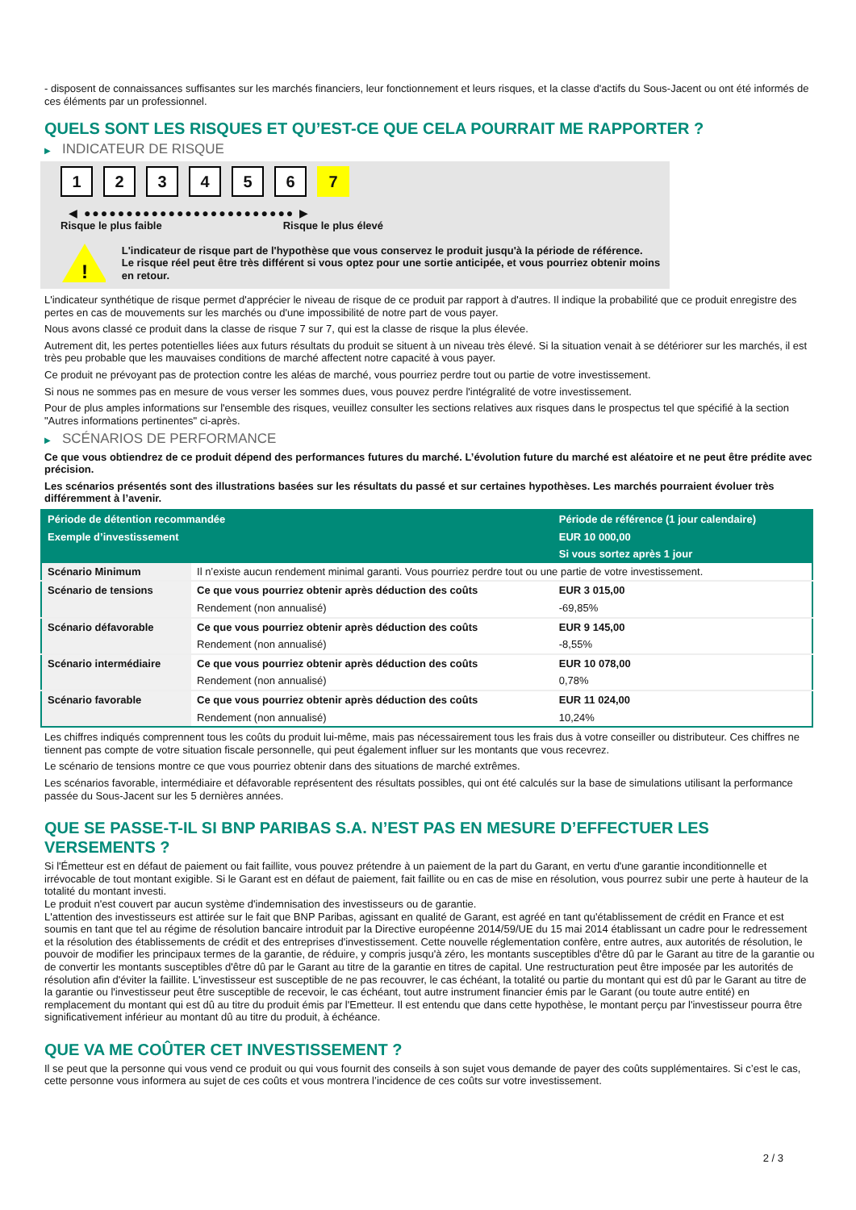- disposent de connaissances suffisantes sur les marchés financiers, leur fonctionnement et leurs risques, et la classe d'actifs du Sous-Jacent ou ont été informés de ces éléments par un professionnel.
QUELS SONT LES RISQUES ET QU’EST-CE QUE CELA POURRAIT ME RAPPORTER ?
▶ INDICATEUR DE RISQUE
1 2 3 4 5 6 7
◀ ●●●●●●●●●●●●●●●●●●●●●●●●● ▶
Risque le plus faible Risque le plus élevé
!
L'indicateur de risque part de l'hypothèse que vous conservez le produit jusqu'à la période de référence.
Le risque réel peut être très différent si vous optez pour une sortie anticipée, et vous pourriez obtenir moins en retour.
L'indicateur synthétique de risque permet d'apprécier le niveau de risque de ce produit par rapport à d'autres. Il indique la probabilité que ce produit enregistre des pertes en cas de mouvements sur les marchés ou d'une impossibilité de notre part de vous payer.
Nous avons classé ce produit dans la classe de risque 7 sur 7, qui est la classe de risque la plus élevée.
Autrement dit, les pertes potentielles liées aux futurs résultats du produit se situent à un niveau très élevé. Si la situation venait à se détériorer sur les marchés, il est très peu probable que les mauvaises conditions de marché affectent notre capacité à vous payer.
Ce produit ne prévoyant pas de protection contre les aléas de marché, vous pourriez perdre tout ou partie de votre investissement.
Si nous ne sommes pas en mesure de vous verser les sommes dues, vous pouvez perdre l'intégralité de votre investissement.
Pour de plus amples informations sur l'ensemble des risques, veuillez consulter les sections relatives aux risques dans le prospectus tel que spécifié à la section "Autres informations pertinentes" ci-après.
▶ SCÉNARIOS DE PERFORMANCE
Ce que vous obtiendrez de ce produit dépend des performances futures du marché. L’évolution future du marché est aléatoire et ne peut être prédite avec précision.
Les scénarios présentés sont des illustrations basées sur les résultats du passé et sur certaines hypothèses. Les marchés pourraient évoluer très différemment à l’avenir.
| Période de détention recommandée | | Période de référence (1 jour calendaire) |
| --- | --- | --- |
| Exemple d’investissement | | EUR 10 000,00 |
| | | Si vous sortez après 1 jour |
| Scénario Minimum | Il n’existe aucun rendement minimal garanti. Vous pourriez perdre tout ou une partie de votre investissement. | |
| Scénario de tensions | Ce que vous pourriez obtenir après déduction des coûts | EUR 3 015,00 |
| | Rendement (non annualisé) | -69,85% |
| Scénario défavorable | Ce que vous pourriez obtenir après déduction des coûts | EUR 9 145,00 |
| | Rendement (non annualisé) | -8,55% |
| Scénario intermédiaire | Ce que vous pourriez obtenir après déduction des coûts | EUR 10 078,00 |
| | Rendement (non annualisé) | 0,78% |
| Scénario favorable | Ce que vous pourriez obtenir après déduction des coûts | EUR 11 024,00 |
| | Rendement (non annualisé) | 10,24% |
Les chiffres indiqués comprennent tous les coûts du produit lui-même, mais pas nécessairement tous les frais dus à votre conseiller ou distributeur. Ces chiffres ne tiennent pas compte de votre situation fiscale personnelle, qui peut également influer sur les montants que vous recevrez.
Le scénario de tensions montre ce que vous pourriez obtenir dans des situations de marché extrêmes.
Les scénarios favorable, intermédiaire et défavorable représentent des résultats possibles, qui ont été calculés sur la base de simulations utilisant la performance passée du Sous-Jacent sur les 5 dernières années.
QUE SE PASSE-T-IL SI BNP PARIBAS S.A. N’EST PAS EN MESURE D’EFFECTUER LES VERSEMENTS ?
Si l'Émetteur est en défaut de paiement ou fait faillite, vous pouvez prétendre à un paiement de la part du Garant, en vertu d'une garantie inconditionnelle et irrévocable de tout montant exigible. Si le Garant est en défaut de paiement, fait faillite ou en cas de mise en résolution, vous pourrez subir une perte à hauteur de la totalité du montant investi.
Le produit n'est couvert par aucun système d'indemnisation des investisseurs ou de garantie.
L'attention des investisseurs est attirée sur le fait que BNP Paribas, agissant en qualité de Garant, est agréé en tant qu'établissement de crédit en France et est soumis en tant que tel au régime de résolution bancaire introduit par la Directive européenne 2014/59/UE du 15 mai 2014 établissant un cadre pour le redressement et la résolution des établissements de crédit et des entreprises d'investissement. Cette nouvelle réglementation confère, entre autres, aux autorités de résolution, le pouvoir de modifier les principaux termes de la garantie, de réduire, y compris jusqu'à zéro, les montants susceptibles d'être dû par le Garant au titre de la garantie ou de convertir les montants susceptibles d'être dû par le Garant au titre de la garantie en titres de capital. Une restructuration peut être imposée par les autorités de résolution afin d'éviter la faillite. L'investisseur est susceptible de ne pas recouvrer, le cas échéant, la totalité ou partie du montant qui est dû par le Garant au titre de la garantie ou l'investisseur peut être susceptible de recevoir, le cas échéant, tout autre instrument financier émis par le Garant (ou toute autre entité) en remplacement du montant qui est dû au titre du produit émis par l'Emetteur. Il est entendu que dans cette hypothèse, le montant perçu par l'investisseur pourra être significativement inférieur au montant dû au titre du produit, à échéance.
QUE VA ME COÛTER CET INVESTISSEMENT ?
Il se peut que la personne qui vous vend ce produit ou qui vous fournit des conseils à son sujet vous demande de payer des coûts supplémentaires. Si c’est le cas, cette personne vous informera au sujet de ces coûts et vous montrera l’incidence de ces coûts sur votre investissement.
2 / 3